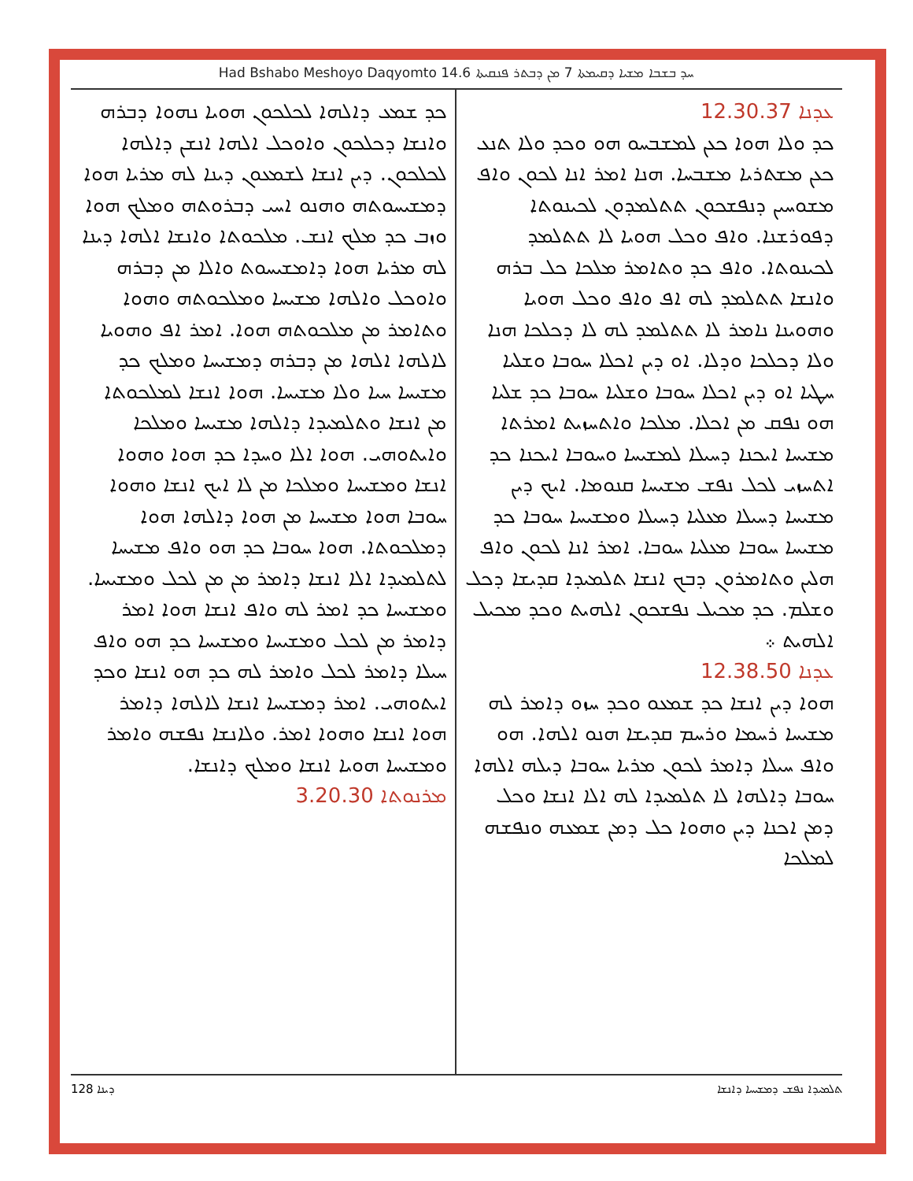Had Bshabo Meshoyo Daqyomto 14.6 ܚܕ ܒܫܒܐ ܡܫܝܐ ܕܩܝܡܬܐ 7 ܡܢ ܕܒܬܪ ܦܢܩܝܬܐ
ܥܕܢܐ 12.30.37
ܟܕ ܘܠܐ ܗܘܐ ܟܥܢ ܠܡܫܒܚܘ ܗܘ ܘܟܕ ܘܠܐ ܬܢܥ ܟܥܢ ܡܫܬܪܝܐ ܡܫܒܚܐ. ܗܢܐ ܐܡܪ ܐܢܐ ܠܟܘܢ ܘܐܦ ܡܫܘܚܝܢ ܕܢܦܫܟܘܢ ܬܬܠܡܕܘܢ ܠܟܝܢܘܬܐ ܕܦܘܪܫܢܐ. ܘܐܦ ܘܟܠ ܗܘܝܐ ܠܐ ܬܬܠܡܕ ܠܟܝܢܘܬܐ. ܘܐܦ ܟܕ ܘܬܐܡܪ ܡܠܟܐ ܟܠ ܒܪܗ ܘܐܢܫܐ ܬܬܠܡܕ ܠܗ ܐܦ ܘܐܦ ܘܟܠ ܗܘܝܐ ܘܗܘܝܢܐ ܢܐܡܪ ܠܐ ܬܬܠܡܕ ܠܗ ܠܐ ܕܟܠܟܐ ܗܢܐ ܘܠܐ ܕܟܠܟܐ ܘܕܠܐ. ܐܘ ܕܝܢ ܐܟܠܐ ܚܘܒܐ ܘܫܠܝܐ ܚܛܝܐ ܐܘ ܕܝܢ ܐܟܠܐ ܚܘܒܐ ܘܫܠܝܐ ܚܘܒܐ ܟܕ ܫܠܝܐ ܗܘ ܢܦܩ ܡܢ ܐܟܠܐ. ܡܠܟܐ ܘܐܬܚܙܝܬ ܐܡܪܬܐ ܡܫܝܚܐ ܐܝܟܢܐ ܕܚܝܠܐ ܠܡܫܝܚܐ ܘܚܘܒܐ ܐܝܟܢܐ ܟܕ ܐܬܚܙܝ ܠܟܠ ܢܦܫ ܡܫܝܚܐ ܩܢܘܡܐ. ܐܝܟ ܕܝܢ ܡܫܝܚܐ ܕܚܝܠܐ ܡܥܠܝܐ ܕܚܝܠܐ ܘܡܫܝܚܐ ܚܘܒܐ ܟܕ ܡܫܝܚܐ ܚܘܒܐ ܡܥܠܝܐ ܚܘܒܐ. ܐܡܪ ܐܢܐ ܠܟܘܢ ܘܐܦ ܗܠܝܢ ܘܬܐܡܪܘܢ ܕܒܟ ܐܢܫܐ ܬܠܡܝܕܐ ܩܕܝܫܐ ܕܟܠ ܘܫܠܡ. ܟܕ ܡܟܝܠ ܢܦܫܟܘܢ ܐܠܗܝܬ ܘܟܕ ܡܟܝܠ ܐܠܗܝܬ ܀
ܥܕܢܐ 12.38.50
ܗܘܐ ܕܝܢ ܐܢܫܐ ܟܕ ܫܡܥܘ ܘܟܕ ܚܙܘ ܕܐܡܪ ܠܗ ܡܫܝܚܐ ܪܚܡܐ ܘܪܚܡ ܩܕܝܫܐ ܗܢܘ ܐܠܗܐ. ܗܘ ܘܐܦ ܚܝܠܐ ܕܐܡܪ ܠܟܘܢ ܡܪܝܐ ܚܘܒܐ ܕܝܠܗ ܐܠܗܐ ܚܘܒܐ ܕܐܠܗܐ ܠܐ ܬܠܡܝܕܐ ܠܗ ܐܠܐ ܐܢܫܐ ܘܟܠ ܕܡܢ ܐܟܢܐ ܕܝܢ ܘܗܘܐ ܟܠ ܕܡܢ ܫܡܥܗ ܘܢܦܫܗ ܠܡܠܟܐ
ܟܕ ܫܡܥ ܕܐܠܗܐ ܠܟܠܟܘܢ ܗܘܝܐ ܢܗܘܐ ܕܒܪܗ ܘܐܢܫܐ ܕܟܠܟܘܢ ܘܐܘܟܠ ܐܠܗܐ ܐܢܫܢ ܕܐܠܗܐ ܠܟܠܟܘܢ. ܕܝܢ ܐܢܫܐ ܠܫܡܥܘܢ ܕܝܢܐ ܠܗ ܡܪܝܐ ܗܘܐ ܕܡܫܝܚܘܬܗ ܘܗܢܘ ܐܚܝ ܕܒܪܘܬܗ ܘܡܠܟ ܗܘܐ ܘܙܒ ܟܕ ܡܠܟ ܐܢܫ. ܡܠܟܘܬܐ ܘܐܢܫܐ ܐܠܗܐ ܕܝܢܐ ܠܗ ܡܪܝܐ ܗܘܐ ܕܐܡܫܝܚܘܬ ܘܐܠܐ ܡܢ ܕܒܪܗ ܘܐܘܟܠ ܘܐܠܗܐ ܡܫܝܚܐ ܘܡܠܟܘܬܗ ܘܗܘܐ ܘܬܐܡܪ ܡܢ ܡܠܟܘܬܗ ܗܘܐ. ܐܡܪ ܐܦ ܘܗܘܝܐ ܠܐܠܗܐ ܐܠܗܐ ܡܢ ܕܒܪܗ ܕܡܫܝܚܐ ܘܡܠܟ ܟܕ ܡܫܝܚܐ ܚܝܐ ܘܠܐ ܡܫܝܚܐ. ܗܘܐ ܐܢܫܐ ܠܡܠܟܘܬܐ ܡܢ ܐܢܫܐ ܘܬܠܡܝܕܐ ܕܐܠܗܐ ܡܫܝܚܐ ܘܡܠܟܐ ܘܐܝܬܘܗܝ. ܗܘܐ ܐܠܐ ܘܚܕܐ ܟܕ ܗܘܐ ܘܗܘܐ ܐܢܫܐ ܘܡܫܝܚܐ ܘܡܠܟܐ ܡܢ ܠܐ ܐܝܟ ܐܢܫܐ ܘܗܘܐ ܚܘܒܐ ܗܘܐ ܡܫܝܚܐ ܡܢ ܗܘܐ ܕܐܠܗܐ ܗܘܐ ܕܡܠܟܘܬܐ. ܗܘܐ ܚܘܒܐ ܟܕ ܗܘ ܘܐܦ ܡܫܝܚܐ ܠܬܠܡܝܕܐ ܐܠܐ ܐܢܫܐ ܕܐܡܪ ܡܢ ܡܢ ܠܟܠ ܘܡܫܝܚܐ. ܘܡܫܝܚܐ ܟܕ ܐܡܪ ܠܗ ܘܐܦ ܐܢܫܐ ܗܘܐ ܐܡܪ ܕܐܡܪ ܡܢ ܠܟܠ ܘܡܫܝܚܐ ܘܡܫܝܚܐ ܟܕ ܗܘ ܘܐܦ ܚܝܠܐ ܕܐܡܪ ܠܟܠ ܘܐܡܪ ܠܗ ܟܕ ܗܘ ܐܢܫܐ ܘܟܕ ܐܝܬܘܗܝ. ܐܡܪ ܕܡܫܝܚܐ ܐܢܫܐ ܠܐܠܗܐ ܕܐܡܪ ܗܘܐ ܐܢܫܐ ܘܗܘܐ ܐܡܪ. ܘܠܐܢܫܐ ܢܦܫܗ ܘܐܡܪ ܘܡܫܝܚܐ ܗܘܝܐ ܐܢܫܐ ܘܡܠܟ ܕܐܢܫܐ.
ܡܪܢܘܬܐ 3.20.30
ܕܝܢܐ 128 ܬܠܡܝܕܐ ܢܦܫ ܕܡܫܝܚܐ ܕܐܢܫܐ